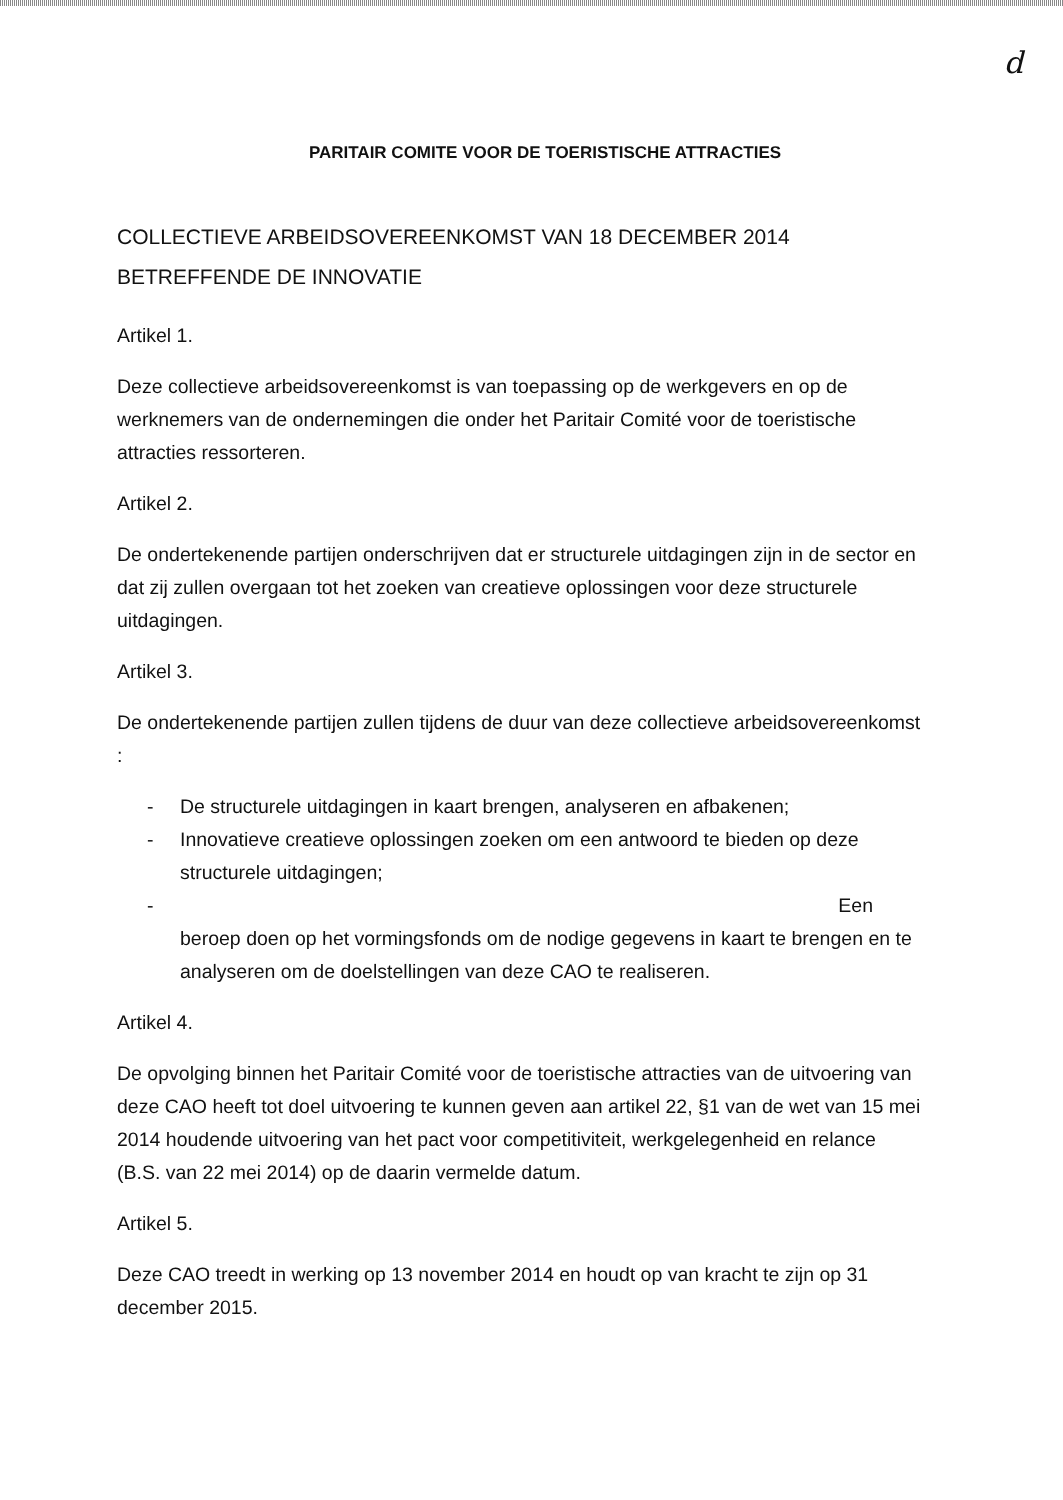d
PARITAIR COMITE VOOR DE TOERISTISCHE ATTRACTIES
COLLECTIEVE ARBEIDSOVEREENKOMST VAN 18 DECEMBER 2014 BETREFFENDE DE INNOVATIE
Artikel 1.
Deze collectieve arbeidsovereenkomst is van toepassing op de werkgevers en op de werknemers van de ondernemingen die onder het Paritair Comité voor de toeristische attracties ressorteren.
Artikel 2.
De ondertekenende partijen onderschrijven dat er structurele uitdagingen zijn in de sector en dat zij zullen overgaan tot het zoeken van creatieve oplossingen voor deze structurele uitdagingen.
Artikel 3.
De ondertekenende partijen zullen tijdens de duur van deze collectieve arbeidsovereenkomst :
- De structurele uitdagingen in kaart brengen, analyseren en afbakenen;
- Innovatieve creatieve oplossingen zoeken om een antwoord te bieden op deze structurele uitdagingen;
- Een
beroep doen op het vormingsfonds om de nodige gegevens in kaart te brengen en te analyseren om de doelstellingen van deze CAO te realiseren.
Artikel 4.
De opvolging binnen het Paritair Comité voor de toeristische attracties van de uitvoering van deze CAO heeft tot doel uitvoering te kunnen geven aan artikel 22, §1 van de wet van 15 mei 2014 houdende uitvoering van het pact voor competitiviteit, werkgelegenheid en relance (B.S. van 22 mei 2014) op de daarin vermelde datum.
Artikel 5.
Deze CAO treedt in werking op 13 november 2014 en houdt op van kracht te zijn op 31 december 2015.